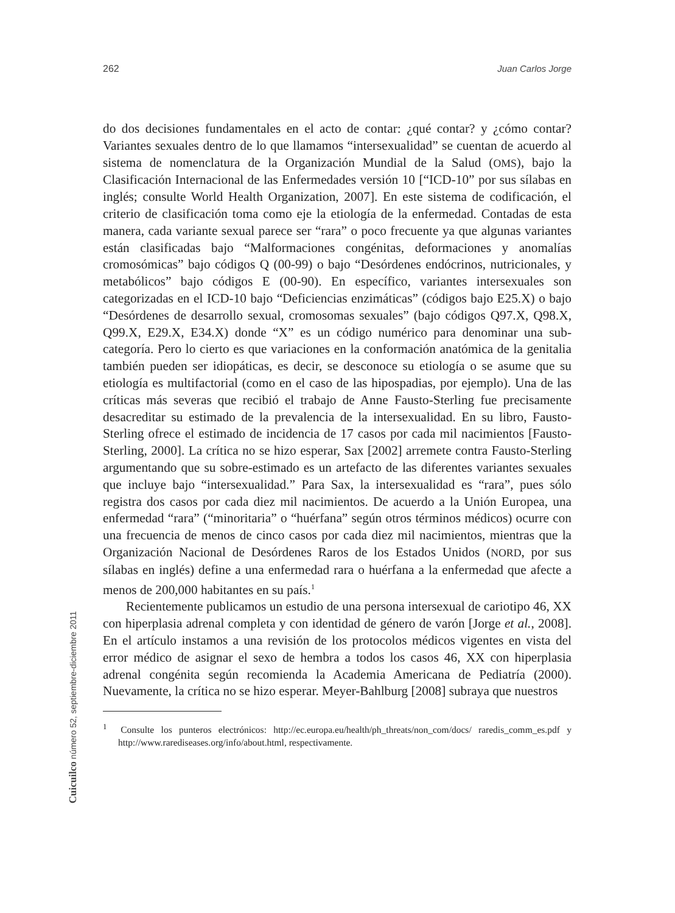262 Juan Carlos Jorge
do dos decisiones fundamentales en el acto de contar: ¿qué contar? y ¿cómo contar? Variantes sexuales dentro de lo que llamamos “intersexualidad” se cuentan de acuerdo al sistema de nomenclatura de la Organización Mundial de la Salud (OMS), bajo la Clasificación Internacional de las Enfermedades versión 10 [“ICD-10” por sus sílabas en inglés; consulte World Health Organization, 2007]. En este sistema de codificación, el criterio de clasificación toma como eje la etiología de la enfermedad. Contadas de esta manera, cada variante sexual parece ser “rara” o poco frecuente ya que algunas variantes están clasificadas bajo “Malformaciones congénitas, deformaciones y anomalías cromosómicas” bajo códigos Q (00-99) o bajo “Desórdenes endócrinos, nutricionales, y metabólicos” bajo códigos E (00-90). En específico, variantes intersexuales son categorizadas en el ICD-10 bajo “Deficiencias enzimáticas” (códigos bajo E25.X) o bajo “Desórdenes de desarrollo sexual, cromosomas sexuales” (bajo códigos Q97.X, Q98.X, Q99.X, E29.X, E34.X) donde “X” es un código numérico para denominar una sub-categoría. Pero lo cierto es que variaciones en la conformación anatómica de la genitalia también pueden ser idiopáticas, es decir, se desconoce su etiología o se asume que su etiología es multifactorial (como en el caso de las hipospadias, por ejemplo). Una de las críticas más severas que recibió el trabajo de Anne Fausto-Sterling fue precisamente desacreditar su estimado de la prevalencia de la intersexualidad. En su libro, Fausto-Sterling ofrece el estimado de incidencia de 17 casos por cada mil nacimientos [Fausto-Sterling, 2000]. La crítica no se hizo esperar, Sax [2002] arremete contra Fausto-Sterling argumentando que su sobre-estimado es un artefacto de las diferentes variantes sexuales que incluye bajo “intersexualidad.” Para Sax, la intersexualidad es “rara”, pues sólo registra dos casos por cada diez mil nacimientos. De acuerdo a la Unión Europea, una enfermedad “rara” (“minoritaria” o “huérfana” según otros términos médicos) ocurre con una frecuencia de menos de cinco casos por cada diez mil nacimientos, mientras que la Organización Nacional de Desórdenes Raros de los Estados Unidos (NORD, por sus sílabas en inglés) define a una enfermedad rara o huérfana a la enfermedad que afecte a menos de 200,000 habitantes en su país.<sup>1</sup>
Recientemente publicamos un estudio de una persona intersexual de cariotipo 46, XX con hiperplasia adrenal completa y con identidad de género de varón [Jorge et al., 2008]. En el artículo instamos a una revisión de los protocolos médicos vigentes en vista del error médico de asignar el sexo de hembra a todos los casos 46, XX con hiperplasia adrenal congénita según recomienda la Academia Americana de Pediatría (2000). Nuevamente, la crítica no se hizo esperar. Meyer-Bahlburg [2008] subraya que nuestros
<sup>1</sup> Consulte los punteros electrónicos: http://ec.europa.eu/health/ph_threats/non_com/docs/ raredis_comm_es.pdf y http://www.rarediseases.org/info/about.html, respectivamente.
Cuicuilco número 52, septiembre-diciembre 2011